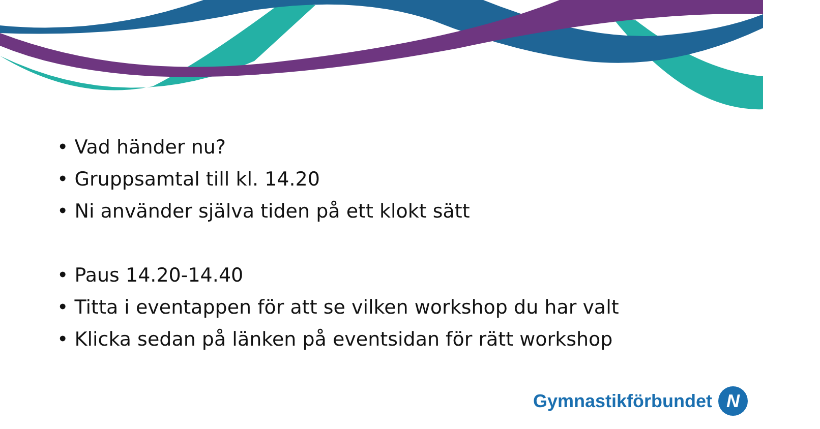• Vad händer nu?
• Gruppsamtal till kl. 14.20
• Ni använder själva tiden på ett klokt sätt
• Paus 14.20-14.40
• Titta i eventappen för att se vilken workshop du har valt
• Klicka sedan på länken på eventsidan för rätt workshop
Gymnastikförbundet
N